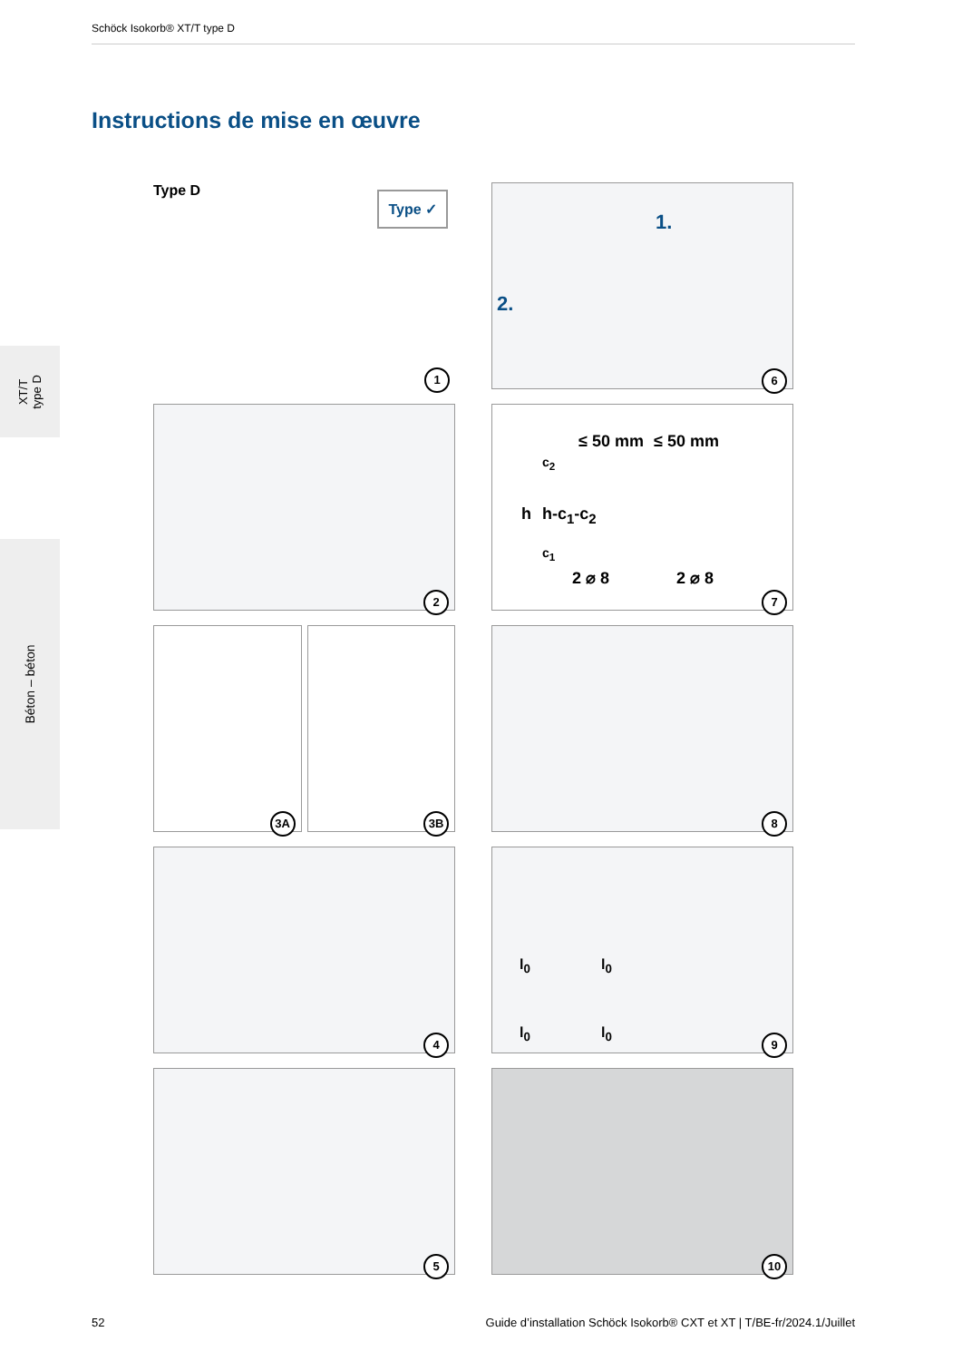Schöck Isokorb® XT/T type D
Instructions de mise en œuvre
XT/T
type D
Béton – béton
Type D Type ✓
1
1.
2.
6
2
≤ 50 mm ≤ 50 mm
c<sub>2</sub>
h h-c<sub>1</sub>-c<sub>2</sub>
c<sub>1</sub>
2 ⌀ 8 2 ⌀ 8
7
3A
3B
8
4
l<sub>0</sub> l<sub>0</sub>
l<sub>0</sub> l<sub>0</sub>
9
5
10
52 Guide d’installation Schöck Isokorb® CXT et XT | T/BE-fr/2024.1/Juillet